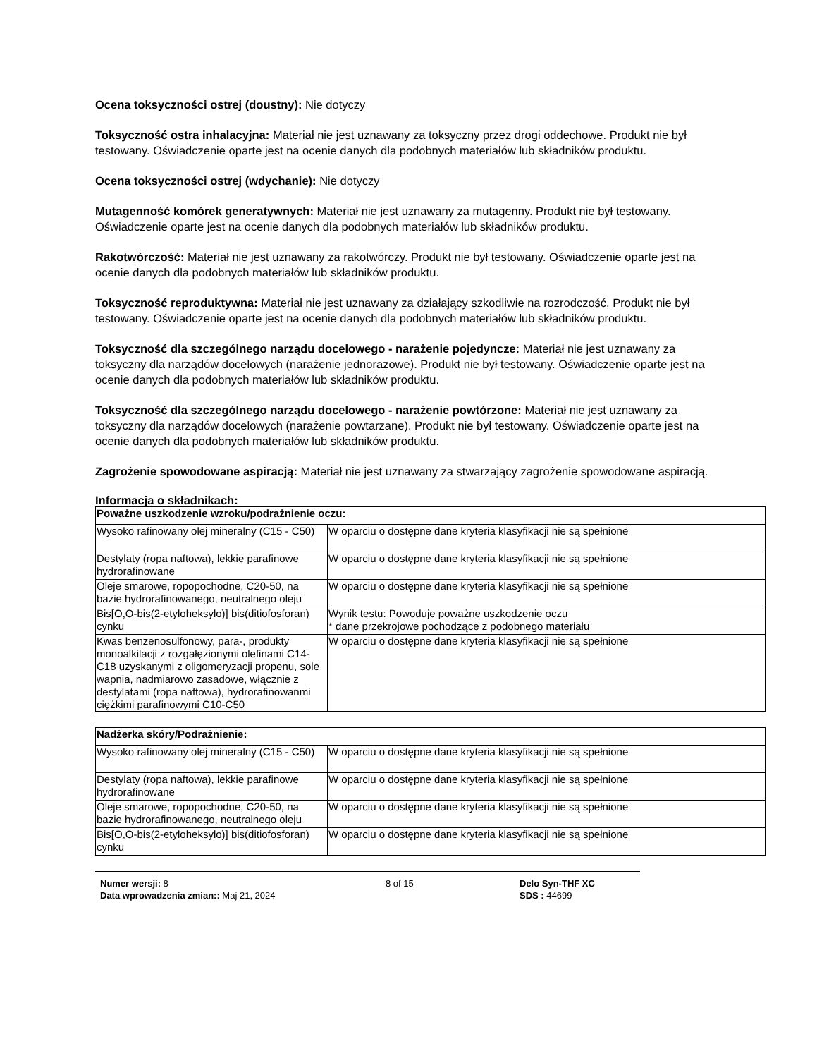Ocena toksyczności ostrej (doustny): Nie dotyczy
Toksyczność ostra inhalacyjna: Materiał nie jest uznawany za toksyczny przez drogi oddechowe. Produkt nie był testowany. Oświadczenie oparte jest na ocenie danych dla podobnych materiałów lub składników produktu.
Ocena toksyczności ostrej (wdychanie): Nie dotyczy
Mutagenność komórek generatywnych: Materiał nie jest uznawany za mutagenny. Produkt nie był testowany. Oświadczenie oparte jest na ocenie danych dla podobnych materiałów lub składników produktu.
Rakotwórczość: Materiał nie jest uznawany za rakotwórczy. Produkt nie był testowany. Oświadczenie oparte jest na ocenie danych dla podobnych materiałów lub składników produktu.
Toksyczność reproduktywna: Materiał nie jest uznawany za działający szkodliwie na rozrodczość. Produkt nie był testowany. Oświadczenie oparte jest na ocenie danych dla podobnych materiałów lub składników produktu.
Toksyczność dla szczególnego narządu docelowego - narażenie pojedyncze: Materiał nie jest uznawany za toksyczny dla narządów docelowych (narażenie jednorazowe). Produkt nie był testowany. Oświadczenie oparte jest na ocenie danych dla podobnych materiałów lub składników produktu.
Toksyczność dla szczególnego narządu docelowego - narażenie powtórzone: Materiał nie jest uznawany za toksyczny dla narządów docelowych (narażenie powtarzane). Produkt nie był testowany. Oświadczenie oparte jest na ocenie danych dla podobnych materiałów lub składników produktu.
Zagrożenie spowodowane aspiracją: Materiał nie jest uznawany za stwarzający zagrożenie spowodowane aspiracją.
Informacja o składnikach:
| Poważne uszkodzenie wzroku/podrażnienie oczu: | |
| --- | --- |
| Wysoko rafinowany olej mineralny (C15 - C50) | W oparciu o dostępne dane kryteria klasyfikacji nie są spełnione |
| Destylaty (ropa naftowa), lekkie parafinowe hydrorafinowane | W oparciu o dostępne dane kryteria klasyfikacji nie są spełnione |
| Oleje smarowe, ropopochodne, C20-50, na bazie hydrorafinowanego, neutralnego oleju | W oparciu o dostępne dane kryteria klasyfikacji nie są spełnione |
| Bis[O,O-bis(2-etyloheksylo)] bis(ditiofosforan) cynku | Wynik testu: Powoduje poważne uszkodzenie oczu * dane przekrojowe pochodzące z podobnego materiału |
| Kwas benzenosulfonowy, para-, produkty monoalkilacji z rozgałęzionymi olefinami C14-C18 uzyskanymi z oligomeryzacji propenu, sole wapnia, nadmiarowo zasadowe, włącznie z destylatami (ropa naftowa), hydrorafinowanmi ciężkimi parafinowymi C10-C50 | W oparciu o dostępne dane kryteria klasyfikacji nie są spełnione |
| Nadżerka skóry/Podrażnienie: | |
| --- | --- |
| Wysoko rafinowany olej mineralny (C15 - C50) | W oparciu o dostępne dane kryteria klasyfikacji nie są spełnione |
| Destylaty (ropa naftowa), lekkie parafinowe hydrorafinowane | W oparciu o dostępne dane kryteria klasyfikacji nie są spełnione |
| Oleje smarowe, ropopochodne, C20-50, na bazie hydrorafinowanego, neutralnego oleju | W oparciu o dostępne dane kryteria klasyfikacji nie są spełnione |
| Bis[O,O-bis(2-etyloheksylo)] bis(ditiofosforan) cynku | W oparciu o dostępne dane kryteria klasyfikacji nie są spełnione |
Numer wersji: 8
Data wprowadzenia zmian:: Maj 21, 2024
8 of 15 Delo Syn-THF XC
SDS : 44699